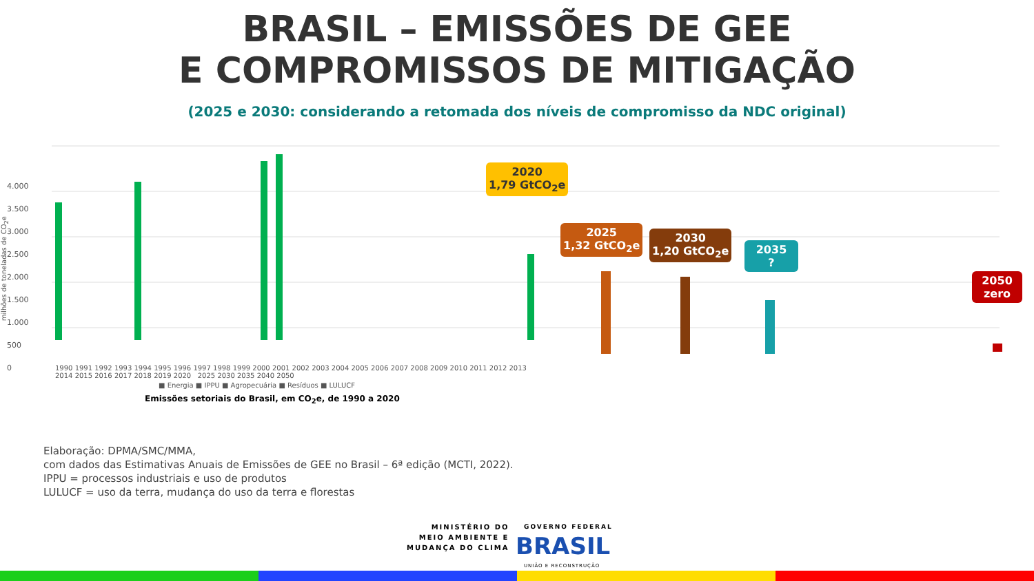BRASIL – EMISSÕES DE GEE
E COMPROMISSOS DE MITIGAÇÃO
(2025 e 2030: considerando a retomada dos níveis de compromisso da NDC original)
4.000
3.500
3.000
2.500
2.000
1.500
1.000
500
0
1990 1991 1992 1993 1994 1995 1996 1997 1998 1999 2000 2001 2002 2003 2004 2005 2006 2007 2008 2009 2010 2011 2012 2013 2014 2015 2016 2017 2018 2019 2020 2025 2030 2035 2040 2050
2020
1,79 GtCO<sub>2</sub>e
2025
1,32 GtCO<sub>2</sub>e
2030
1,20 GtCO<sub>2</sub>e
2035
?
2050
zero
■ Energia ■ IPPU ■ Agropecuária ■ Resíduos ■ LULUCF
Emissões setoriais do Brasil, em CO<sub>2</sub>e, de 1990 a 2020
milhões de toneladas de CO<sub>2</sub>e
Elaboração: DPMA/SMC/MMA,
com dados das Estimativas Anuais de Emissões de GEE no Brasil – 6ª edição (MCTI, 2022).
IPPU = processos industriais e uso de produtos
LULUCF = uso da terra, mudança do uso da terra e florestas
MINISTÉRIO DO
MEIO AMBIENTE E
MUDANÇA DO CLIMA
GOVERNO FEDERAL
BRASIL
UNIÃO E RECONSTRUÇÃO